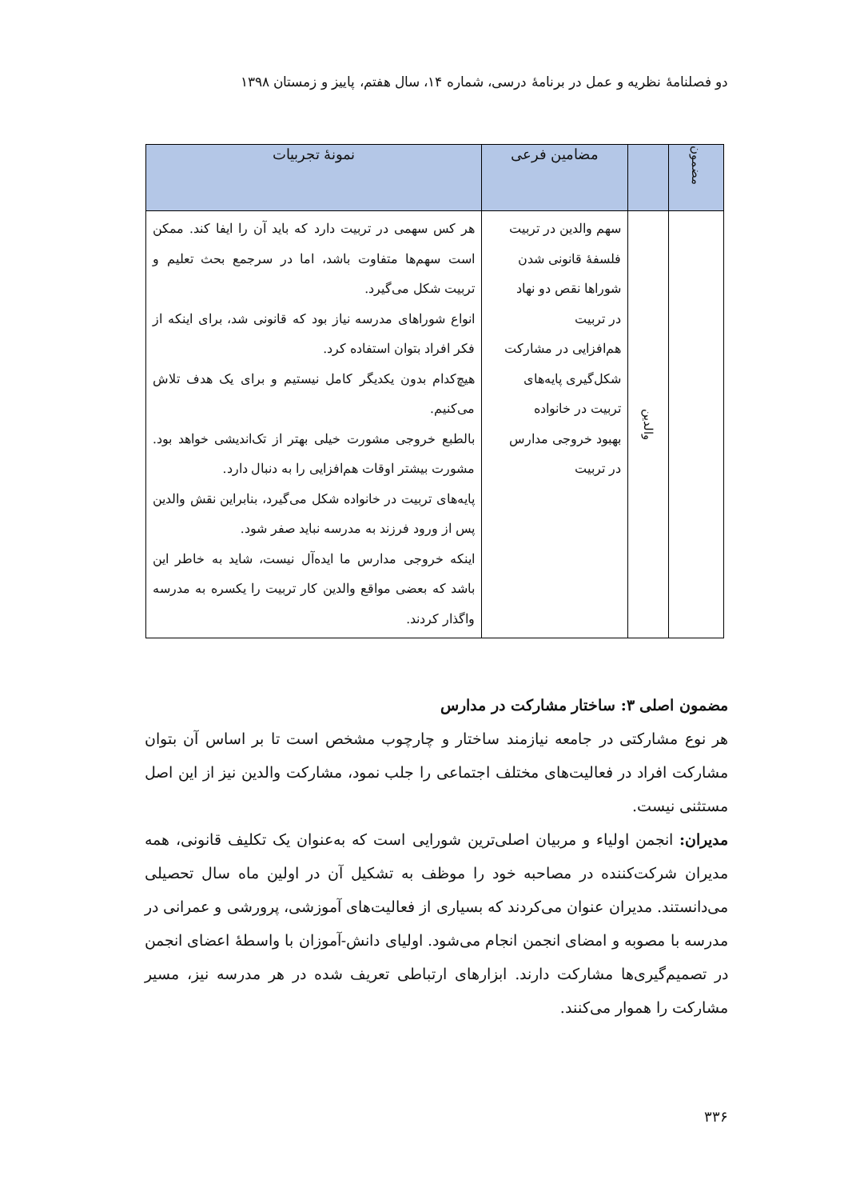دو فصلنامۀ نظریه و عمل در برنامۀ درسی، شماره ۱۴، سال هفتم، پاییز و زمستان ۱۳۹۸
| مضمون | | مضامین فرعی | نمونۀ تجربیات |
| --- | --- | --- | --- |
| | والدین | سهم والدین در تربیت فلسفۀ قانونی شدن شوراها نقص دو نهاد در تربیت هم‌افزایی در مشارکت شکل‌گیری پایه‌های تربیت در خانواده بهبود خروجی مدارس در تربیت | هر کس سهمی در تربیت دارد که باید آن را ایفا کند. ممکن است سهم‌ها متفاوت باشد، اما در سرجمع بحث تعلیم و تربیت شکل می‌گیرد. انواع شوراهای مدرسه نیاز بود که قانونی شد، برای اینکه از فکر افراد بتوان استفاده کرد. هیچ‌کدام بدون یکدیگر کامل نیستیم و برای یک هدف تلاش می‌کنیم. بالطبع خروجی مشورت خیلی بهتر از تک‌اندیشی خواهد بود. مشورت بیشتر اوقات هم‌افزایی را به دنبال دارد. پایه‌های تربیت در خانواده شکل می‌گیرد، بنابراین نقش والدین پس از ورود فرزند به مدرسه نباید صفر شود. اینکه خروجی مدارس ما ایده‌آل نیست، شاید به خاطر این باشد که بعضی مواقع والدین کار تربیت را یکسره به مدرسه واگذار کردند. |
مضمون اصلی ۳: ساختار مشارکت در مدارس
هر نوع مشارکتی در جامعه نیازمند ساختار و چارچوب مشخص است تا بر اساس آن بتوان مشارکت افراد در فعالیت‌های مختلف اجتماعی را جلب نمود، مشارکت والدین نیز از این اصل مستثنی نیست.
مدیران: انجمن اولیاء و مربیان اصلی‌ترین شورایی است که به‌عنوان یک تکلیف قانونی، همه مدیران شرکت‌کننده در مصاحبه خود را موظف به تشکیل آن در اولین ماه سال تحصیلی می‌دانستند. مدیران عنوان می‌کردند که بسیاری از فعالیت‌های آموزشی، پرورشی و عمرانی در مدرسه با مصوبه و امضای انجمن انجام می‌شود. اولیای دانش-آموزان با واسطۀ اعضای انجمن در تصمیم‌گیری‌ها مشارکت دارند. ابزارهای ارتباطی تعریف شده در هر مدرسه نیز، مسیر مشارکت را هموار می‌کنند.
۳۳۶